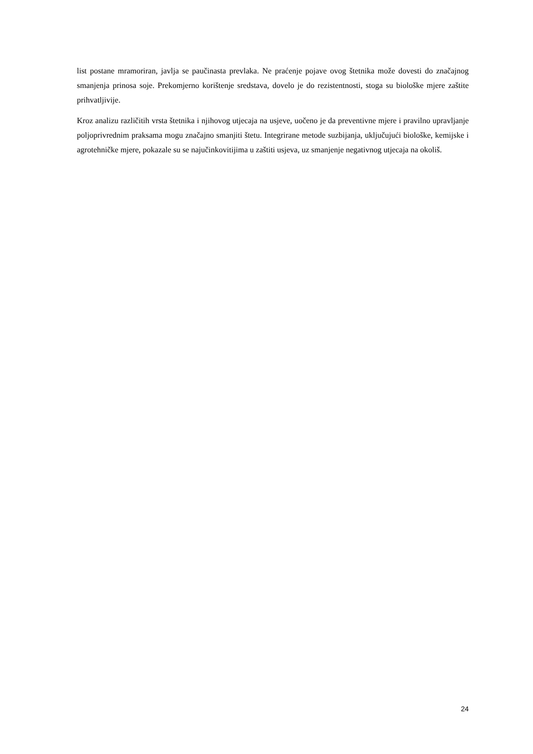list postane mramoriran, javlja se paučinasta prevlaka. Ne praćenje pojave ovog štetnika može dovesti do značajnog smanjenja prinosa soje. Prekomjerno korištenje sredstava, dovelo je do rezistentnosti, stoga su biološke mjere zaštite prihvatljivije.
Kroz analizu različitih vrsta štetnika i njihovog utjecaja na usjeve, uočeno je da preventivne mjere i pravilno upravljanje poljoprivrednim praksama mogu značajno smanjiti štetu. Integrirane metode suzbijanja, uključujući biološke, kemijske i agrotehničke mjere, pokazale su se najučinkovitijima u zaštiti usjeva, uz smanjenje negativnog utjecaja na okoliš.
24